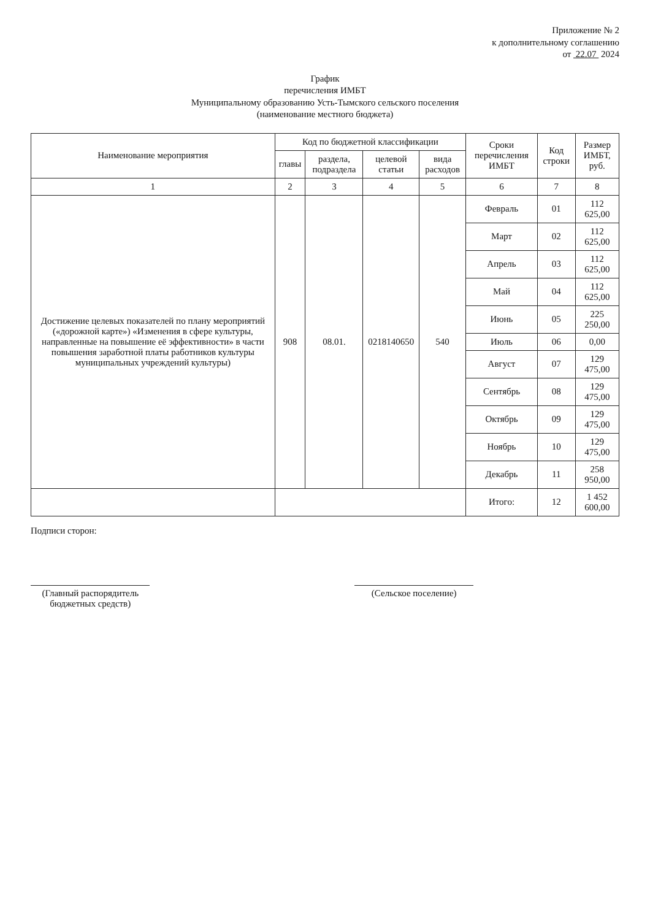Приложение № 2
к дополнительному соглашению
от 22.07 2024
График
перечисления ИМБТ
Муниципальному образованию Усть-Тымского сельского поселения
(наименование местного бюджета)
| Наименование мероприятия | Код по бюджетной классификации | | | | Сроки перечисления ИМБТ | Код строки | Размер ИМБТ, руб. |
| --- | --- | --- | --- | --- | --- | --- | --- |
| | главы | раздела, подраздела | целевой статьи | вида расходов | | | |
| 1 | 2 | 3 | 4 | 5 | 6 | 7 | 8 |
| Достижение целевых показателей по плану мероприятий («дорожной карте») «Изменения в сфере культуры, направленные на повышение её эффективности» в части повышения заработной платы работников культуры муниципальных учреждений культуры) | 908 | 08.01. | 0218140650 | 540 | Февраль | 01 | 112 625,00 |
| | | | | | Март | 02 | 112 625,00 |
| | | | | | Апрель | 03 | 112 625,00 |
| | | | | | Май | 04 | 112 625,00 |
| | | | | | Июнь | 05 | 225 250,00 |
| | | | | | Июль | 06 | 0,00 |
| | | | | | Август | 07 | 129 475,00 |
| | | | | | Сентябрь | 08 | 129 475,00 |
| | | | | | Октябрь | 09 | 129 475,00 |
| | | | | | Ноябрь | 10 | 129 475,00 |
| | | | | | Декабрь | 11 | 258 950,00 |
| | | | | | Итого: | 12 | 1 452 600,00 |
Подписи сторон:
(Главный распорядитель бюджетных средств)
(Сельское поселение)